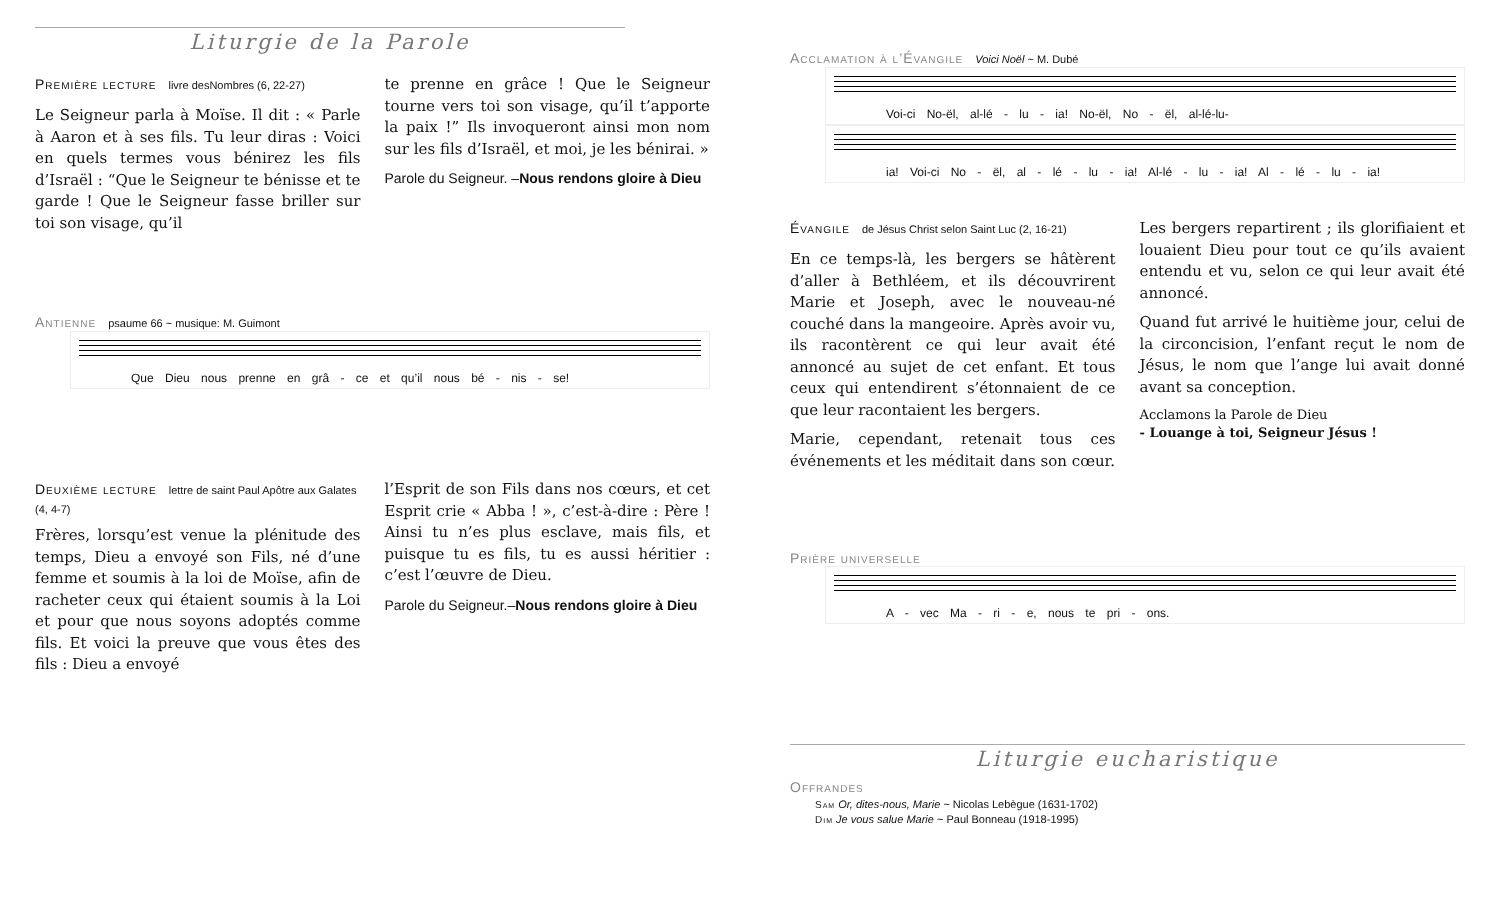Liturgie de la Parole
Première lecture livre desNombres (6, 22-27)
Le Seigneur parla à Moïse. Il dit : « Parle à Aaron et à ses fils. Tu leur diras : Voici en quels termes vous bénirez les fils d’Israël : “Que le Seigneur te bénisse et te garde ! Que le Seigneur fasse briller sur toi son visage, qu’il
te prenne en grâce ! Que le Seigneur tourne vers toi son visage, qu’il t’apporte la paix !” Ils invoqueront ainsi mon nom sur les fils d’Israël, et moi, je les bénirai. »
Parole du Seigneur. –Nous rendons gloire à Dieu
Antienne psaume 66 ~ musique: M. Guimont
Que Dieu nous prenne en grâ - ce et qu’il nous bé - nis - se!
Deuxième lecture lettre de saint Paul Apôtre aux Galates (4, 4-7)
Frères, lorsqu’est venue la plénitude des temps, Dieu a envoyé son Fils, né d’une femme et soumis à la loi de Moïse, afin de racheter ceux qui étaient soumis à la Loi et pour que nous soyons adoptés comme fils. Et voici la preuve que vous êtes des fils : Dieu a envoyé
l’Esprit de son Fils dans nos cœurs, et cet Esprit crie « Abba ! », c’est-à-dire : Père ! Ainsi tu n’es plus esclave, mais fils, et puisque tu es fils, tu es aussi héritier : c’est l’œuvre de Dieu.
Parole du Seigneur.–Nous rendons gloire à Dieu
Acclamation à l’Évangile Voici Noël ~ M. Dubé
Voi-ci No-ël, al-lé - lu - ia! No-ël, No - ël, al-lé-lu-
ia! Voi-ci No - ël, al - lé - lu - ia! Al-lé - lu - ia! Al - lé - lu - ia!
Évangile de Jésus Christ selon Saint Luc (2, 16-21)
En ce temps-là, les bergers se hâtèrent d’aller à Bethléem, et ils découvrirent Marie et Joseph, avec le nouveau-né couché dans la mangeoire. Après avoir vu, ils racontèrent ce qui leur avait été annoncé au sujet de cet enfant. Et tous ceux qui entendirent s’étonnaient de ce que leur racontaient les bergers.
Marie, cependant, retenait tous ces événements et les méditait dans son cœur.
Les bergers repartirent ; ils glorifiaient et louaient Dieu pour tout ce qu’ils avaient entendu et vu, selon ce qui leur avait été annoncé.
Quand fut arrivé le huitième jour, celui de la circoncision, l’enfant reçut le nom de Jésus, le nom que l’ange lui avait donné avant sa conception.
Acclamons la Parole de Dieu
- Louange à toi, Seigneur Jésus !
Prière universelle
A - vec Ma - ri - e, nous te pri - ons.
Liturgie eucharistique
Offrandes
Sam Or, dites-nous, Marie ~ Nicolas Lebègue (1631-1702)
Dim Je vous salue Marie ~ Paul Bonneau (1918-1995)